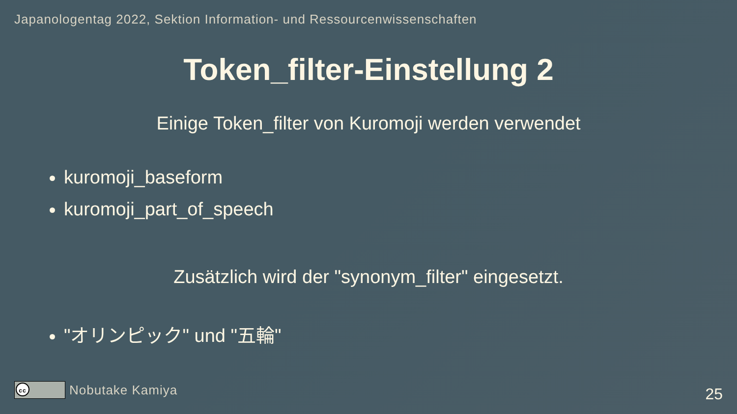Japanologentag 2022, Sektion Information- und Ressourcenwissenschaften
Token_filter-Einstellung 2
Einige Token_filter von Kuromoji werden verwendet
kuromoji_baseform
kuromoji_part_of_speech
Zusätzlich wird der "synonym_filter" eingesetzt.
"オリンピック" und "五輪"
cc
Nobutake Kamiya
25